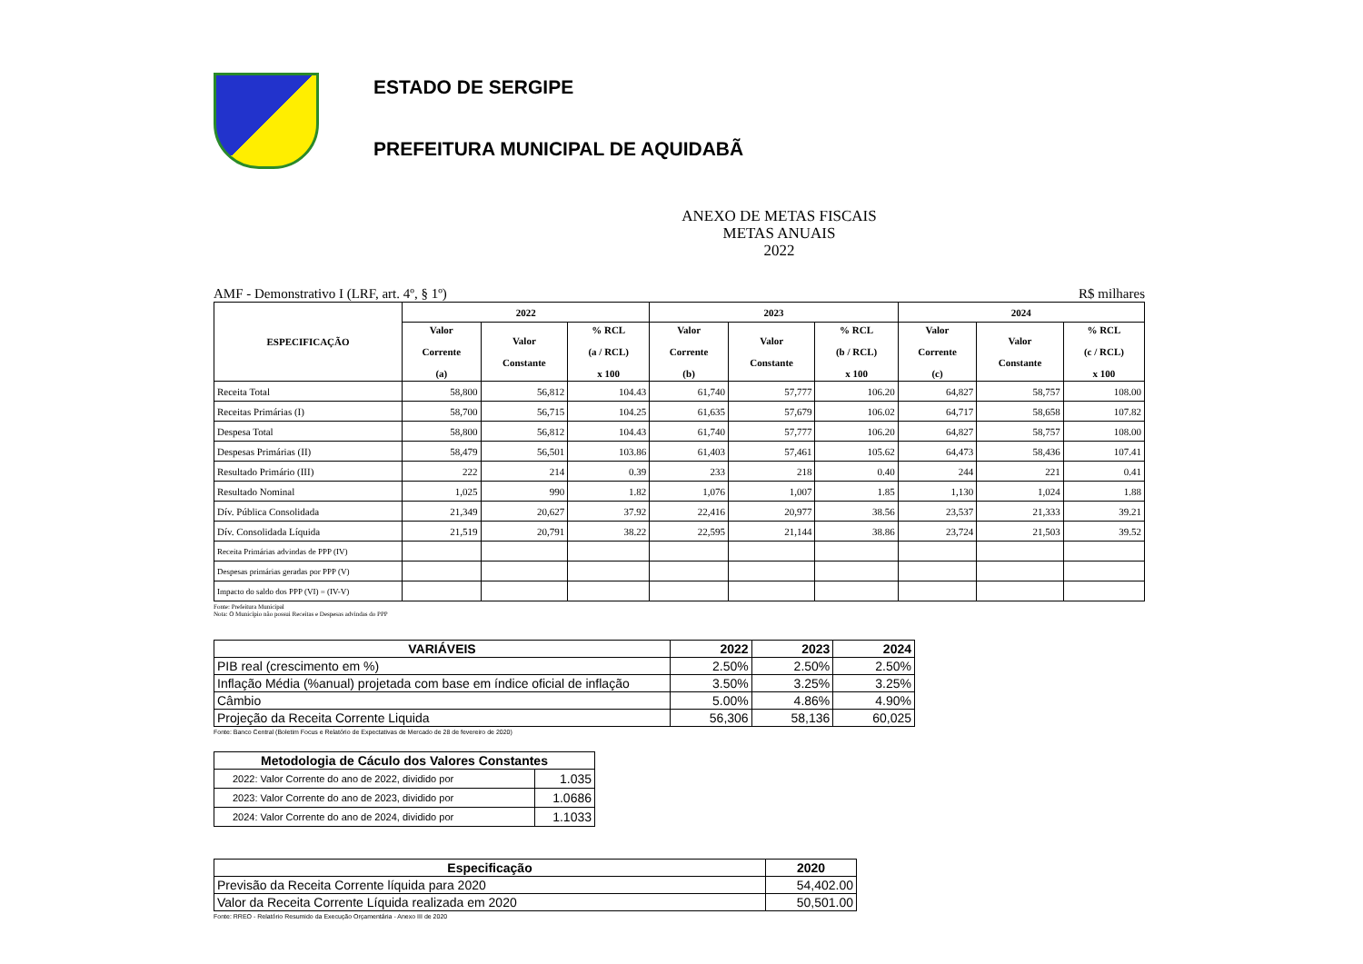ESTADO DE SERGIPE
PREFEITURA MUNICIPAL DE AQUIDABÃ
ANEXO DE METAS FISCAIS
METAS ANUAIS
2022
AMF - Demonstrativo I (LRF, art. 4º, § 1º) R$ milhares
| ESPECIFICAÇÃO | 2022 | | | 2023 | | | 2024 | | |
| --- | --- | --- | --- | --- | --- | --- | --- | --- | --- |
| | Valor Corrente (a) | Valor Constante | % RCL (a / RCL) x 100 | Valor Corrente (b) | Valor Constante | % RCL (b / RCL) x 100 | Valor Corrente (c) | Valor Constante | % RCL (c / RCL) x 100 |
| Receita Total | 58,800 | 56,812 | 104.43 | 61,740 | 57,777 | 106.20 | 64,827 | 58,757 | 108.00 |
| Receitas Primárias (I) | 58,700 | 56,715 | 104.25 | 61,635 | 57,679 | 106.02 | 64,717 | 58,658 | 107.82 |
| Despesa Total | 58,800 | 56,812 | 104.43 | 61,740 | 57,777 | 106.20 | 64,827 | 58,757 | 108.00 |
| Despesas Primárias (II) | 58,479 | 56,501 | 103.86 | 61,403 | 57,461 | 105.62 | 64,473 | 58,436 | 107.41 |
| Resultado Primário (III) | 222 | 214 | 0.39 | 233 | 218 | 0.40 | 244 | 221 | 0.41 |
| Resultado Nominal | 1,025 | 990 | 1.82 | 1,076 | 1,007 | 1.85 | 1,130 | 1,024 | 1.88 |
| Dív. Pública Consolidada | 21,349 | 20,627 | 37.92 | 22,416 | 20,977 | 38.56 | 23,537 | 21,333 | 39.21 |
| Dív. Consolidada Líquida | 21,519 | 20,791 | 38.22 | 22,595 | 21,144 | 38.86 | 23,724 | 21,503 | 39.52 |
| Receita Primárias advindas de PPP (IV) | | | | | | | | | |
| Despesas primárias geradas por PPP (V) | | | | | | | | | |
| Impacto do saldo dos PPP (VI) = (IV-V) | | | | | | | | | |
Fonte: Prefeitura Municipal
Nota: O Município não possui Receitas e Despesas advindas do PPP
| VARIÁVEIS | 2022 | 2023 | 2024 |
| --- | --- | --- | --- |
| PIB real (crescimento em %) | 2.50% | 2.50% | 2.50% |
| Inflação Média (%anual) projetada com base em índice oficial de inflação | 3.50% | 3.25% | 3.25% |
| Câmbio | 5.00% | 4.86% | 4.90% |
| Projeção da Receita Corrente Liquida | 56,306 | 58,136 | 60,025 |
Fonte: Banco Central (Boletim Focus e Relatório de Expectativas de Mercado de 28 de fevereiro de 2020)
| Metodologia de Cáculo dos Valores Constantes | |
| --- | --- |
| 2022: Valor Corrente do ano de 2022, dividido por | 1.035 |
| 2023: Valor Corrente do ano de 2023, dividido por | 1.0686 |
| 2024: Valor Corrente do ano de 2024, dividido por | 1.1033 |
| Especificação | 2020 |
| --- | --- |
| Previsão da Receita Corrente líquida para 2020 | 54,402.00 |
| Valor da Receita Corrente Líquida realizada em 2020 | 50,501.00 |
Fonte: RREO - Relatório Resumido da Execução Orçamentária - Anexo III de 2020